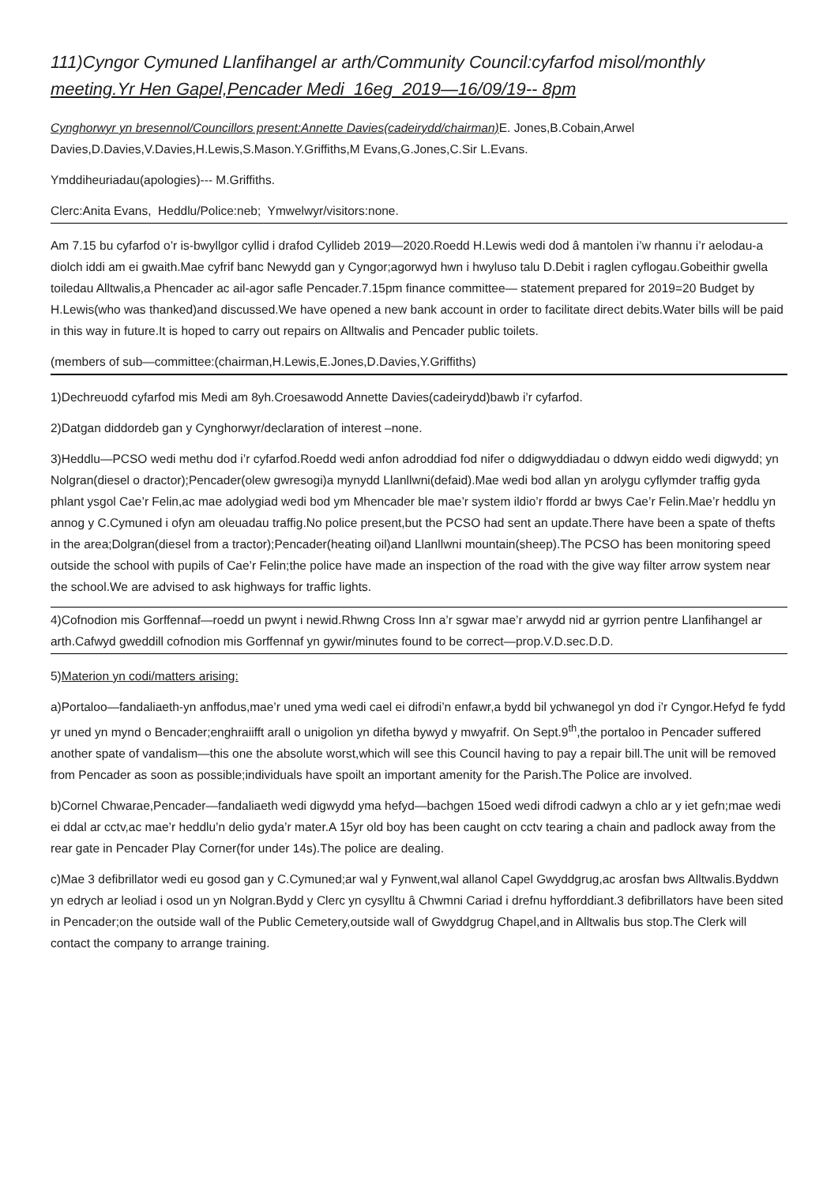111)Cyngor Cymuned Llanfihangel ar arth/Community Council:cyfarfod misol/monthly meeting.Yr Hen Gapel,Pencader Medi 16eg 2019—16/09/19-- 8pm
Cynghorwyr yn bresennol/Councillors present:Annette Davies(cadeirydd/chairman) E. Jones,B.Cobain,Arwel Davies,D.Davies,V.Davies,H.Lewis,S.Mason.Y.Griffiths,M Evans,G.Jones,C.Sir L.Evans.
Ymddiheuriadau(apologies)--- M.Griffiths.
Clerc:Anita Evans, Heddlu/Police:neb; Ymwelwyr/visitors:none.
Am 7.15 bu cyfarfod o’r is-bwyllgor cyllid i drafod Cyllideb 2019—2020.Roedd H.Lewis wedi dod â mantolen i’w rhannu i’r aelodau-a diolch iddi am ei gwaith.Mae cyfrif banc Newydd gan y Cyngor;agorwyd hwn i hwyluso talu D.Debit i raglen cyflogau.Gobeithir gwella toiledau Alltwalis,a Phencader ac ail-agor safle Pencader.7.15pm finance committee— statement prepared for 2019=20 Budget by H.Lewis(who was thanked)and discussed.We have opened a new bank account in order to facilitate direct debits.Water bills will be paid in this way in future.It is hoped to carry out repairs on Alltwalis and Pencader public toilets.
(members of sub—committee:(chairman,H.Lewis,E.Jones,D.Davies,Y.Griffiths)
1)Dechreuodd cyfarfod mis Medi am 8yh.Croesawodd Annette Davies(cadeirydd)bawb i’r cyfarfod.
2)Datgan diddordeb gan y Cynghorwyr/declaration of interest –none.
3)Heddlu—PCSO wedi methu dod i’r cyfarfod.Roedd wedi anfon adroddiad fod nifer o ddigwyddiadau o ddwyn eiddo wedi digwydd; yn Nolgran(diesel o dractor);Pencader(olew gwresogi)a mynydd Llanllwni(defaid).Mae wedi bod allan yn arolygu cyflymder traffig gyda phlant ysgol Cae’r Felin,ac mae adolygiad wedi bod ym Mhencader ble mae’r system ildio’r ffordd ar bwys Cae’r Felin.Mae’r heddlu yn annog y C.Cymuned i ofyn am oleuadau traffig.No police present,but the PCSO had sent an update.There have been a spate of thefts in the area;Dolgran(diesel from a tractor);Pencader(heating oil)and Llanllwni mountain(sheep).The PCSO has been monitoring speed outside the school with pupils of Cae’r Felin;the police have made an inspection of the road with the give way filter arrow system near the school.We are advised to ask highways for traffic lights.
4)Cofnodion mis Gorffennaf—roedd un pwynt i newid.Rhwng Cross Inn a’r sgwar mae’r arwydd nid ar gyrrion pentre Llanfihangel ar arth.Cafwyd gweddill cofnodion mis Gorffennaf yn gywir/minutes found to be correct—prop.V.D.sec.D.D.
5)Materion yn codi/matters arising:
a)Portaloo—fandaliaeth-yn anffodus,mae’r uned yma wedi cael ei difrodi’n enfawr,a bydd bil ychwanegol yn dod i’r Cyngor.Hefyd fe fydd yr uned yn mynd o Bencader;enghraiifft arall o unigolion yn difetha bywyd y mwyafrif. On Sept.9<sup>th</sup>,the portaloo in Pencader suffered another spate of vandalism—this one the absolute worst,which will see this Council having to pay a repair bill.The unit will be removed from Pencader as soon as possible;individuals have spoilt an important amenity for the Parish.The Police are involved.
b)Cornel Chwarae,Pencader—fandaliaeth wedi digwydd yma hefyd—bachgen 15oed wedi difrodi cadwyn a chlo ar y iet gefn;mae wedi ei ddal ar cctv,ac mae’r heddlu’n delio gyda’r mater.A 15yr old boy has been caught on cctv tearing a chain and padlock away from the rear gate in Pencader Play Corner(for under 14s).The police are dealing.
c)Mae 3 defibrillator wedi eu gosod gan y C.Cymuned;ar wal y Fynwent,wal allanol Capel Gwyddgrug,ac arosfan bws Alltwalis.Byddwn yn edrych ar leoliad i osod un yn Nolgran.Bydd y Clerc yn cysylltu â Chwmni Cariad i drefnu hyfforddiant.3 defibrillators have been sited in Pencader;on the outside wall of the Public Cemetery,outside wall of Gwyddgrug Chapel,and in Alltwalis bus stop.The Clerk will contact the company to arrange training.